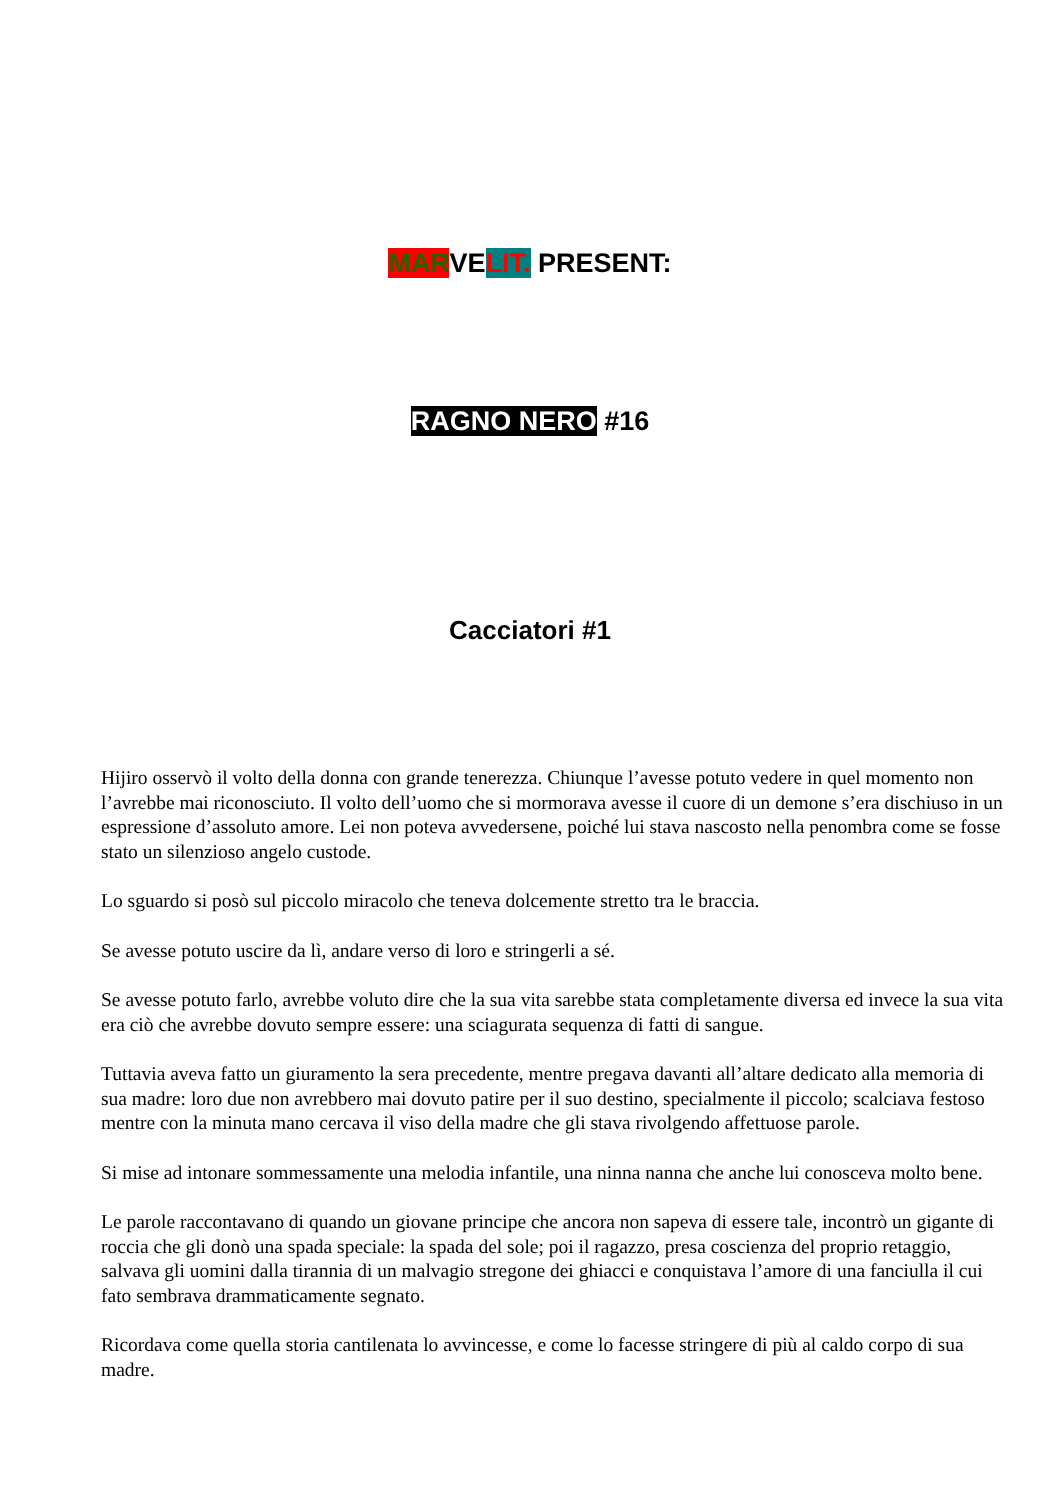MARVELIT. PRESENT:
RAGNO NERO #16
Cacciatori #1
Hijiro osservò il volto della donna con grande tenerezza. Chiunque l’avesse potuto vedere in quel momento non l’avrebbe mai riconosciuto. Il volto dell’uomo che si mormorava avesse il cuore di un demone s’era dischiuso in un espressione d’assoluto amore. Lei non poteva avvedersene, poiché lui stava nascosto nella penombra come se fosse stato un silenzioso angelo custode.
Lo sguardo si posò sul piccolo miracolo che teneva dolcemente stretto tra le braccia.
Se avesse potuto uscire da lì, andare verso di loro e stringerli a sé.
Se avesse potuto farlo, avrebbe voluto dire che la sua vita sarebbe stata completamente diversa ed invece la sua vita era ciò che avrebbe dovuto sempre essere: una sciagurata sequenza di fatti di sangue.
Tuttavia aveva fatto un giuramento la sera precedente, mentre pregava davanti all’altare dedicato alla memoria di sua madre: loro due non avrebbero mai dovuto patire per il suo destino, specialmente il piccolo; scalciava festoso mentre con la minuta mano cercava il viso della madre che gli stava rivolgendo affettuose parole.
Si mise ad intonare sommessamente una melodia infantile, una ninna nanna che anche lui conosceva molto bene.
Le parole raccontavano di quando un giovane principe che ancora non sapeva di essere tale, incontrò un gigante di roccia che gli donò una spada speciale: la spada del sole; poi il ragazzo, presa coscienza del proprio retaggio, salvava gli uomini dalla tirannia di un malvagio stregone dei ghiacci e conquistava l’amore di una fanciulla il cui fato sembrava drammaticamente segnato.
Ricordava come quella storia cantilenata lo avvincesse, e come lo facesse stringere di più al caldo corpo di sua madre.